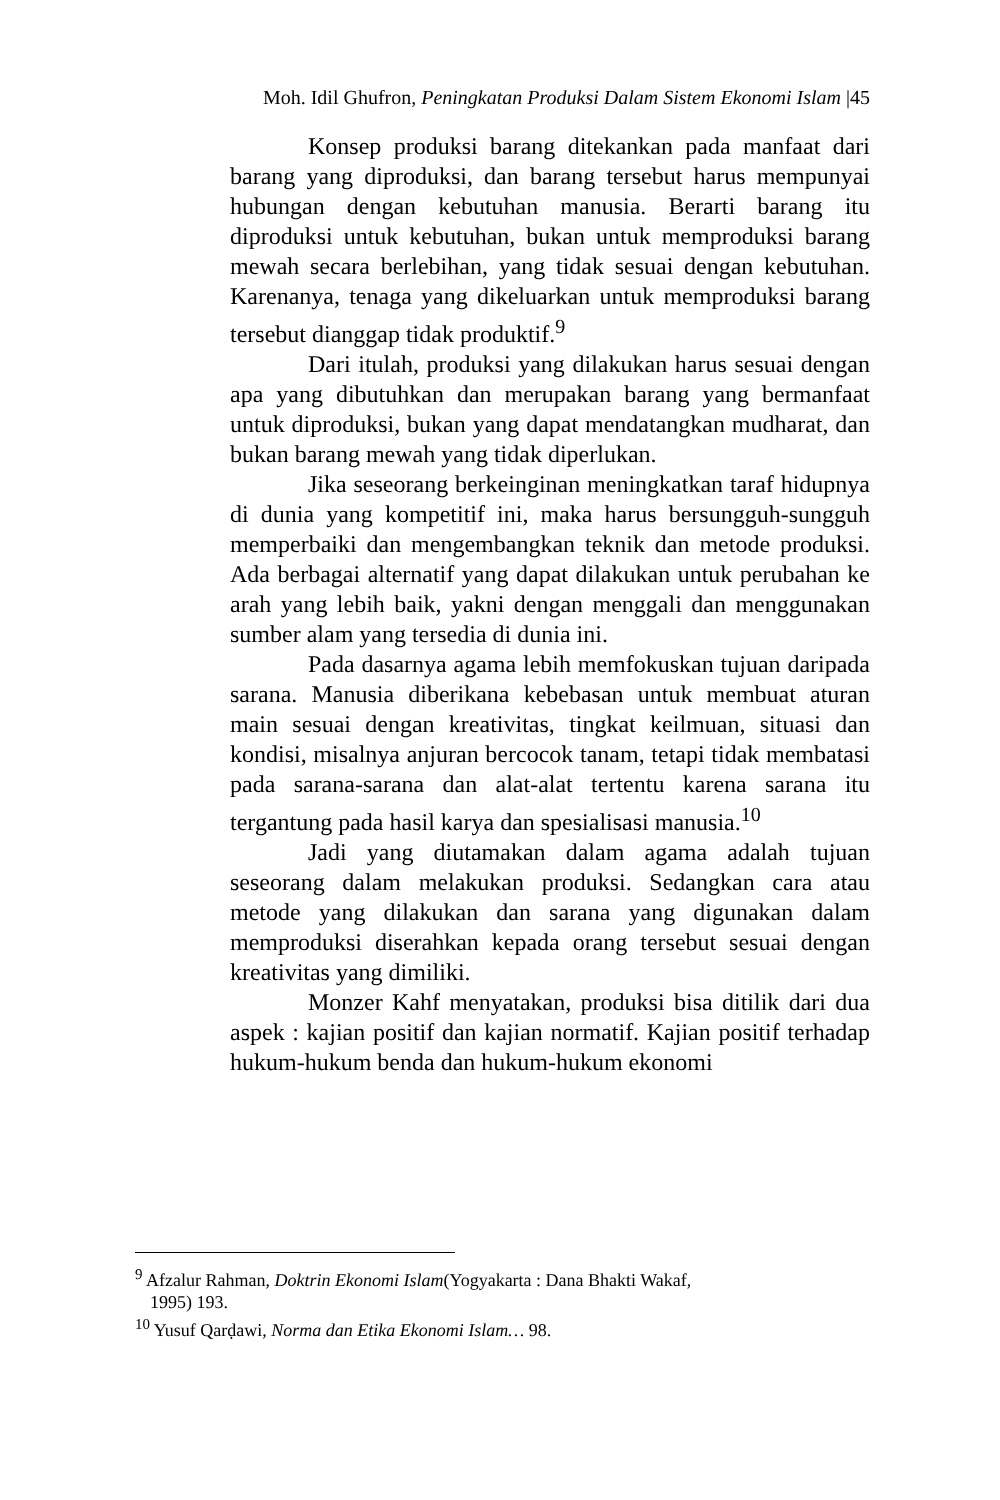Moh. Idil Ghufron, Peningkatan Produksi Dalam Sistem Ekonomi Islam |45
Konsep produksi barang ditekankan pada manfaat dari barang yang diproduksi, dan barang tersebut harus mempunyai hubungan dengan kebutuhan manusia. Berarti barang itu diproduksi untuk kebutuhan, bukan untuk memproduksi barang mewah secara berlebihan, yang tidak sesuai dengan kebutuhan. Karenanya, tenaga yang dikeluarkan untuk memproduksi barang tersebut dianggap tidak produktif.<sup>9</sup>
Dari itulah, produksi yang dilakukan harus sesuai dengan apa yang dibutuhkan dan merupakan barang yang bermanfaat untuk diproduksi, bukan yang dapat mendatangkan mudharat, dan bukan barang mewah yang tidak diperlukan.
Jika seseorang berkeinginan meningkatkan taraf hidupnya di dunia yang kompetitif ini, maka harus bersungguh-sungguh memperbaiki dan mengembangkan teknik dan metode produksi. Ada berbagai alternatif yang dapat dilakukan untuk perubahan ke arah yang lebih baik, yakni dengan menggali dan menggunakan sumber alam yang tersedia di dunia ini.
Pada dasarnya agama lebih memfokuskan tujuan daripada sarana. Manusia diberikana kebebasan untuk membuat aturan main sesuai dengan kreativitas, tingkat keilmuan, situasi dan kondisi, misalnya anjuran bercocok tanam, tetapi tidak membatasi pada sarana-sarana dan alat-alat tertentu karena sarana itu tergantung pada hasil karya dan spesialisasi manusia.<sup>10</sup>
Jadi yang diutamakan dalam agama adalah tujuan seseorang dalam melakukan produksi. Sedangkan cara atau metode yang dilakukan dan sarana yang digunakan dalam memproduksi diserahkan kepada orang tersebut sesuai dengan kreativitas yang dimiliki.
Monzer Kahf menyatakan, produksi bisa ditilik dari dua aspek : kajian positif dan kajian normatif. Kajian positif terhadap hukum-hukum benda dan hukum-hukum ekonomi
<sup>9</sup> Afzalur Rahman, Doktrin Ekonomi Islam(Yogyakarta : Dana Bhakti Wakaf,
1995) 193.
<sup>10</sup> Yusuf Qarḍawi, Norma dan Etika Ekonomi Islam… 98.